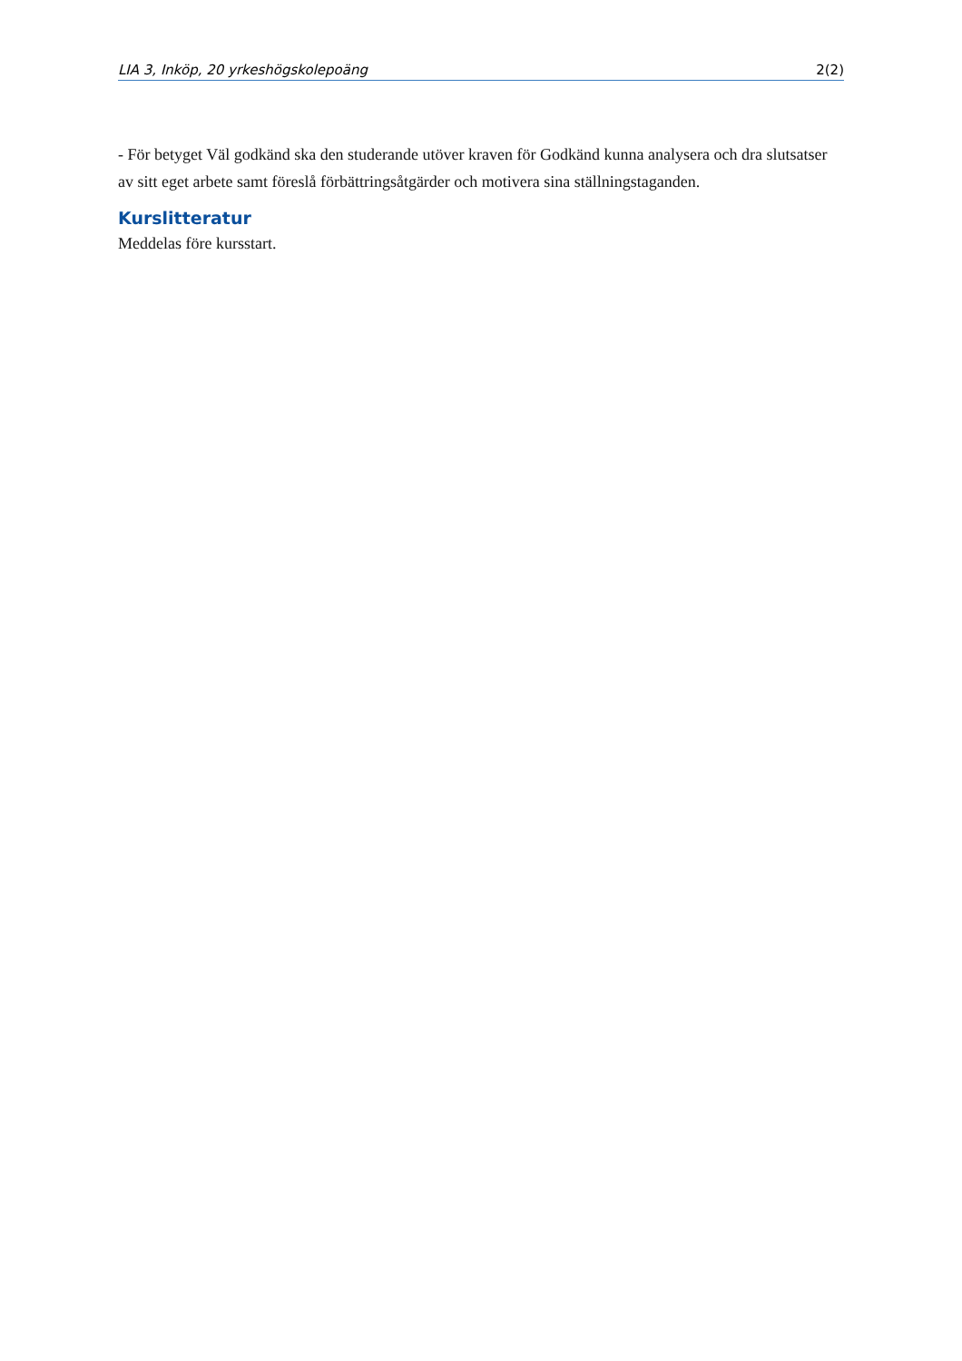LIA 3, Inköp, 20 yrkeshögskolepoäng 2(2)
- För betyget Väl godkänd ska den studerande utöver kraven för Godkänd kunna analysera och dra slutsatser av sitt eget arbete samt föreslå förbättringsåtgärder och motivera sina ställningstaganden.
Kurslitteratur
Meddelas före kursstart.